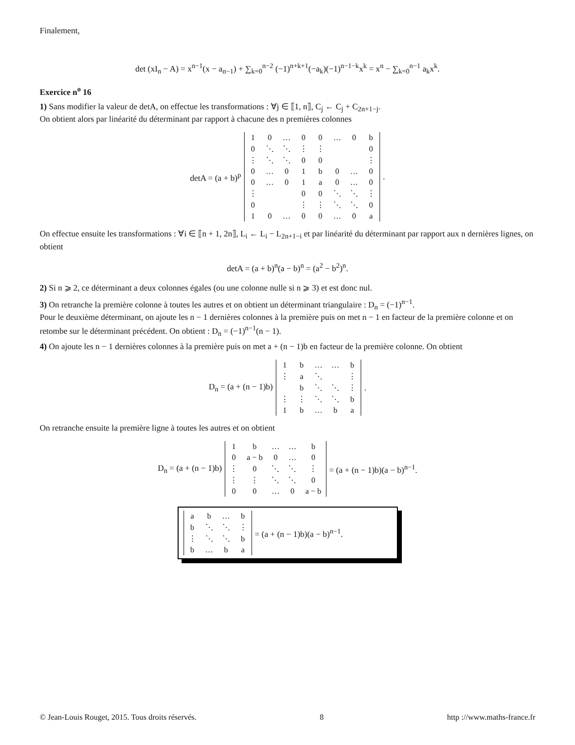Finalement,
det (xI<sub>n</sub> − A) = x<sup>n−1</sup>(x − a<sub>n−1</sub>) + ∑<sub>k=0</sub><sup>n−2</sup> (−1)<sup>n+k+1</sup>(−a<sub>k</sub>)(−1)<sup>n−1−k</sup>x<sup>k</sup> = x<sup>n</sup> − ∑<sub>k=0</sub><sup>n−1</sup> a<sub>k</sub>x<sup>k</sup>.
Exercice n<sup>o</sup> 16
1) Sans modifier la valeur de detA, on effectue les transformations : ∀j ∈ ⟦1, n⟧, C<sub>j</sub> ← C<sub>j</sub> + C<sub>2n+1−j</sub>.
On obtient alors par linéarité du déterminant par rapport à chacune des n premières colonnes
detA = (a + b)<sup>p</sup>
| 1 | 0 | … | 0 | 0 | … | 0 | b |
| 0 | ⋱ | ⋱ | ⋮ | ⋮ | | | 0 |
| ⋮ | ⋱ | ⋱ | 0 | 0 | | | ⋮ |
| 0 | … | 0 | 1 | b | 0 | … | 0 |
| 0 | … | 0 | 1 | a | 0 | … | 0 |
| ⋮ | | | 0 | 0 | ⋱ | ⋱ | ⋮ |
| 0 | | | ⋮ | ⋮ | ⋱ | ⋱ | 0 |
| 1 | 0 | … | 0 | 0 | … | 0 | a |
.
On effectue ensuite les transformations : ∀i ∈ ⟦n + 1, 2n⟧, L<sub>i</sub> ← L<sub>i</sub> − L<sub>2n+1−i</sub> et par linéarité du déterminant par rapport aux n dernières lignes, on obtient
detA = (a + b)<sup>n</sup>(a − b)<sup>n</sup> = (a<sup>2</sup> − b<sup>2</sup>)<sup>n</sup>.
2) Si n ⩾ 2, ce déterminant a deux colonnes égales (ou une colonne nulle si n ⩾ 3) et est donc nul.
3) On retranche la première colonne à toutes les autres et on obtient un déterminant triangulaire : D<sub>n</sub> = (−1)<sup>n−1</sup>.
Pour le deuxième déterminant, on ajoute les n − 1 dernières colonnes à la première puis on met n − 1 en facteur de la première colonne et on retombe sur le déterminant précédent. On obtient : D<sub>n</sub> = (−1)<sup>n−1</sup>(n − 1).
4) On ajoute les n − 1 dernières colonnes à la première puis on met a + (n − 1)b en facteur de la première colonne. On obtient
D<sub>n</sub> = (a + (n − 1)b)
| 1 | b | … | … | b |
| ⋮ | a | ⋱ | | ⋮ |
| | b | ⋱ | ⋱ | ⋮ |
| ⋮ | ⋮ | ⋱ | ⋱ | b |
| 1 | b | … | b | a |
.
On retranche ensuite la première ligne à toutes les autres et on obtient
D<sub>n</sub> = (a + (n − 1)b)
| 1 | b | … | … | b |
| 0 | a − b | 0 | … | 0 |
| ⋮ | 0 | ⋱ | ⋱ | ⋮ |
| ⋮ | ⋮ | ⋱ | ⋱ | 0 |
| 0 | 0 | … | 0 | a − b |
= (a + (n − 1)b)(a − b)<sup>n−1</sup>.
| a | b | … | b |
| b | ⋱ | ⋱ | ⋮ |
| ⋮ | ⋱ | ⋱ | b |
| b | … | b | a |
= (a + (n − 1)b)(a − b)<sup>n−1</sup>.
© Jean-Louis Rouget, 2015. Tous droits réservés. 8 http ://www.maths-france.fr